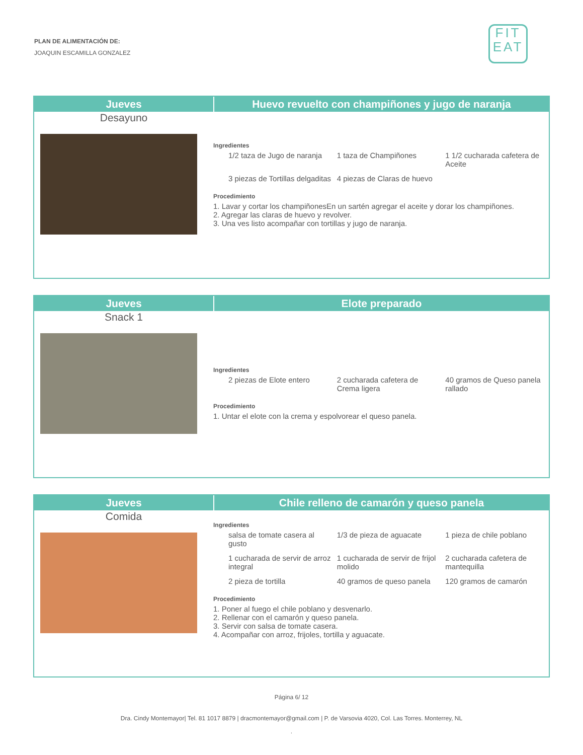PLAN DE ALIMENTACIÓN DE:
JOAQUIN ESCAMILLA GONZALEZ
FIT
EAT
Jueves Huevo revuelto con champiñones y jugo de naranja
Desayuno
Ingredientes
1/2 taza de Jugo de naranja
1 taza de Champiñones
1 1/2 cucharada cafetera de Aceite
3 piezas de Tortillas delgaditas
4 piezas de Claras de huevo
Procedimiento
1. Lavar y cortar los champiñonesEn un sartén agregar el aceite y dorar los champiñones.
2. Agregar las claras de huevo y revolver.
3. Una ves listo acompañar con tortillas y jugo de naranja.
Jueves Elote preparado
Snack 1
Ingredientes
2 piezas de Elote entero
2 cucharada cafetera de Crema ligera
40 gramos de Queso panela rallado
Procedimiento
1. Untar el elote con la crema y espolvorear el queso panela.
Jueves Chile relleno de camarón y queso panela
Comida
Ingredientes
salsa de tomate casera al gusto
1/3 de pieza de aguacate
1 pieza de chile poblano
1 cucharada de servir de arroz integral
1 cucharada de servir de frijol molido
2 cucharada cafetera de mantequilla
2 pieza de tortilla
40 gramos de queso panela
120 gramos de camarón
Procedimiento
1. Poner al fuego el chile poblano y desvenarlo.
2. Rellenar con el camarón y queso panela.
3. Servir con salsa de tomate casera.
4. Acompañar con arroz, frijoles, tortilla y aguacate.
Página 6/ 12
Dra. Cindy Montemayor| Tel. 81 1017 8879 | dracmontemayor@gmail.com | P. de Varsovia 4020, Col. Las Torres. Monterrey, NL
.